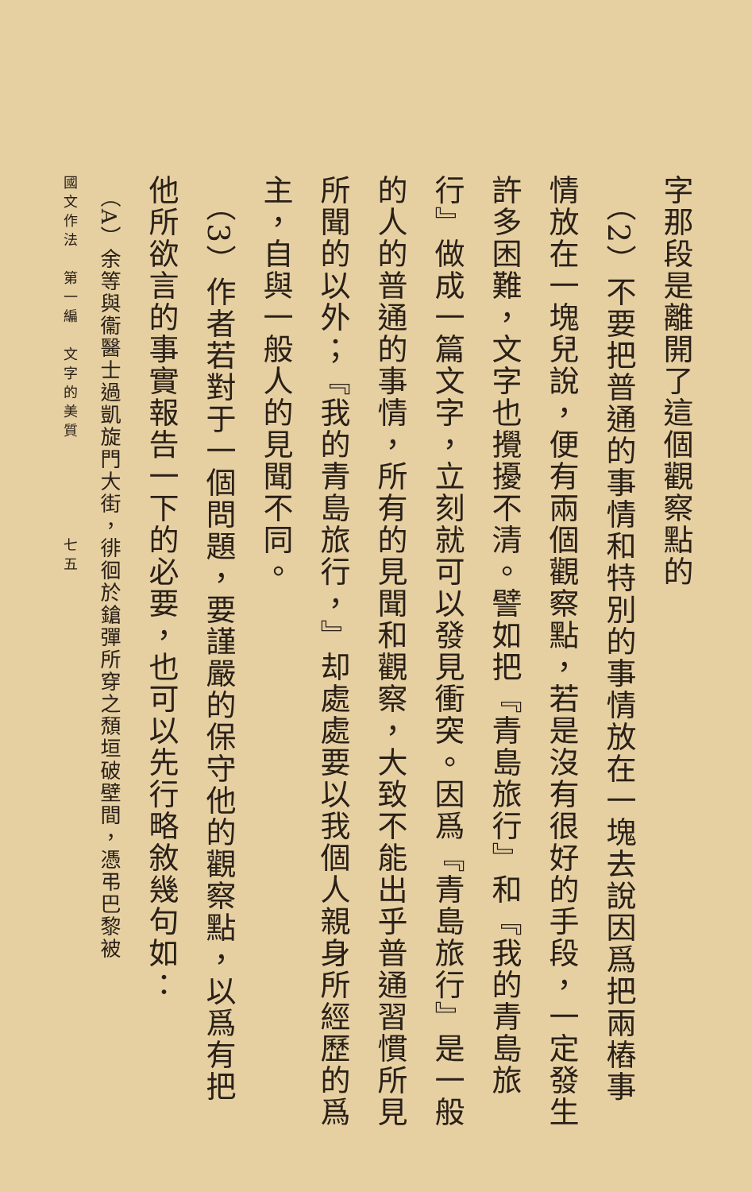字那段是離開了這個觀察點的
　（2）不要把普通的事情和特別的事情放在一塊去說因爲把兩樁事情放在一塊兒說，便有兩個觀察點，若是沒有很好的手段，一定發生許多困難，文字也攪擾不清。譬如把『青島旅行』和『我的青島旅行』做成一篇文字，立刻就可以發見衝突。因爲『青島旅行』是一般的人的普通的事情，所有的見聞和觀察，大致不能出乎普通習慣所見所聞的以外；『我的青島旅行，』却處處要以我個人親身所經歷的爲主，自與一般人的見聞不同。
　（3）作者若對于一個問題，要謹嚴的保守他的觀察點，以爲有把他所欲言的事實報告一下的必要，也可以先行略敘幾句如：
　（A）余等與衞醫士過凱旋門大街，徘徊於鎗彈所穿之頹垣破壁間，憑弔巴黎被
國文作法　第一編　文字的美質　　　　　七五